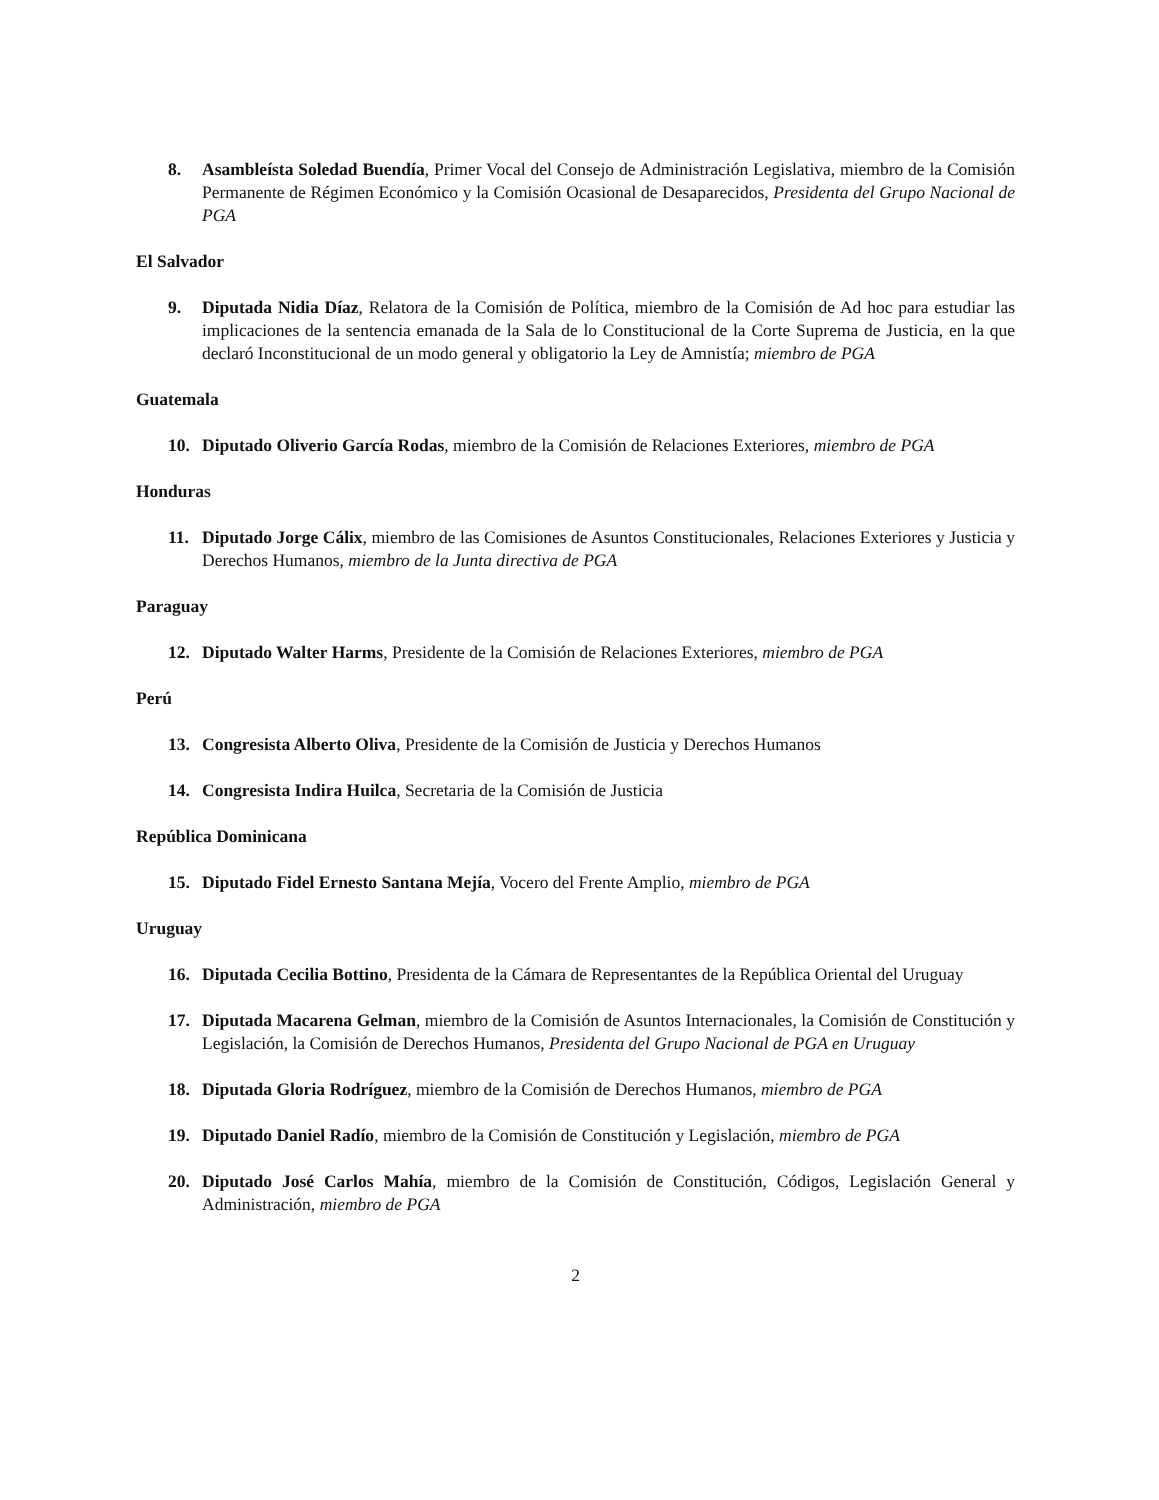8. Asambleísta Soledad Buendía, Primer Vocal del Consejo de Administración Legislativa, miembro de la Comisión Permanente de Régimen Económico y la Comisión Ocasional de Desaparecidos, Presidenta del Grupo Nacional de PGA
El Salvador
9. Diputada Nidia Díaz, Relatora de la Comisión de Política, miembro de la Comisión de Ad hoc para estudiar las implicaciones de la sentencia emanada de la Sala de lo Constitucional de la Corte Suprema de Justicia, en la que declaró Inconstitucional de un modo general y obligatorio la Ley de Amnistía; miembro de PGA
Guatemala
10. Diputado Oliverio García Rodas, miembro de la Comisión de Relaciones Exteriores, miembro de PGA
Honduras
11. Diputado Jorge Cálix, miembro de las Comisiones de Asuntos Constitucionales, Relaciones Exteriores y Justicia y Derechos Humanos, miembro de la Junta directiva de PGA
Paraguay
12. Diputado Walter Harms, Presidente de la Comisión de Relaciones Exteriores, miembro de PGA
Perú
13. Congresista Alberto Oliva, Presidente de la Comisión de Justicia y Derechos Humanos
14. Congresista Indira Huilca, Secretaria de la Comisión de Justicia
República Dominicana
15. Diputado Fidel Ernesto Santana Mejía, Vocero del Frente Amplio, miembro de PGA
Uruguay
16. Diputada Cecilia Bottino, Presidenta de la Cámara de Representantes de la República Oriental del Uruguay
17. Diputada Macarena Gelman, miembro de la Comisión de Asuntos Internacionales, la Comisión de Constitución y Legislación, la Comisión de Derechos Humanos, Presidenta del Grupo Nacional de PGA en Uruguay
18. Diputada Gloria Rodríguez, miembro de la Comisión de Derechos Humanos, miembro de PGA
19. Diputado Daniel Radío, miembro de la Comisión de Constitución y Legislación, miembro de PGA
20. Diputado José Carlos Mahía, miembro de la Comisión de Constitución, Códigos, Legislación General y Administración, miembro de PGA
2